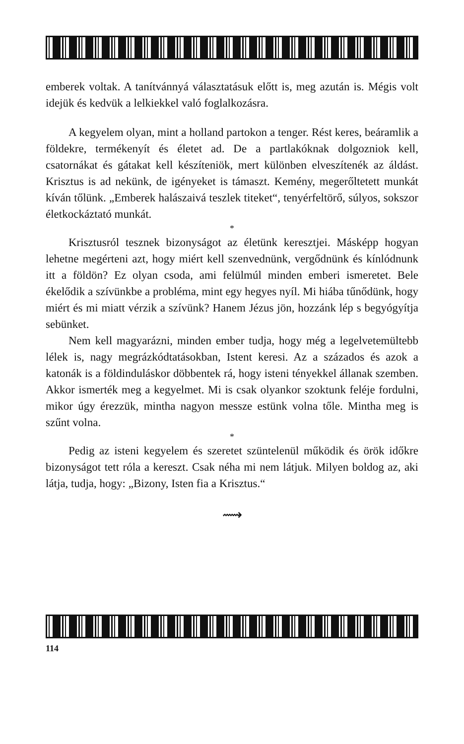emberek voltak. A tanítvánnyá választatásuk előtt is, meg azután is. Mégis volt idejük és kedvük a lelkiekkel való foglalkozásra.
A kegyelem olyan, mint a holland partokon a tenger. Rést keres, beáramlik a földekre, termékenyít és életet ad. De a partlakóknak dolgozniok kell, csatornákat és gátakat kell készíteniök, mert különben elveszítenék az áldást. Krisztus is ad nekünk, de igényeket is támaszt. Kemény, megerőltetett munkát kíván tőlünk. „Emberek halászaivá teszlek titeket“, tenyérfeltörő, súlyos, sokszor életkockáztató munkát.
*
Krisztusról tesznek bizonyságot az életünk keresztjei. Másképp hogyan lehetne megérteni azt, hogy miért kell szenvednünk, vergődnünk és kínlódnunk itt a földön? Ez olyan csoda, ami felülmúl minden emberi ismeretet. Bele ékelődik a szívünkbe a probléma, mint egy hegyes nyíl. Mi hiába tűnődünk, hogy miért és mi miatt vérzik a szívünk? Hanem Jézus jön, hozzánk lép s begyógyítja sebünket.
Nem kell magyarázni, minden ember tudja, hogy még a legelvetemültebb lélek is, nagy megrázkódtatásokban, Istent keresi. Az a százados és azok a katonák is a földinduláskor döbbentek rá, hogy isteni tényekkel állanak szemben. Akkor ismerték meg a kegyelmet. Mi is csak olyankor szoktunk feléje fordulni, mikor úgy érezzük, mintha nagyon messze estünk volna tőle. Mintha meg is szűnt volna.
*
Pedig az isteni kegyelem és szeretet szüntelenül működik és örök időkre bizonyságot tett róla a kereszt. Csak néha mi nem látjuk. Milyen boldog az, aki látja, tudja, hogy: „Bizony, Isten fia a Krisztus.“
⟿
114